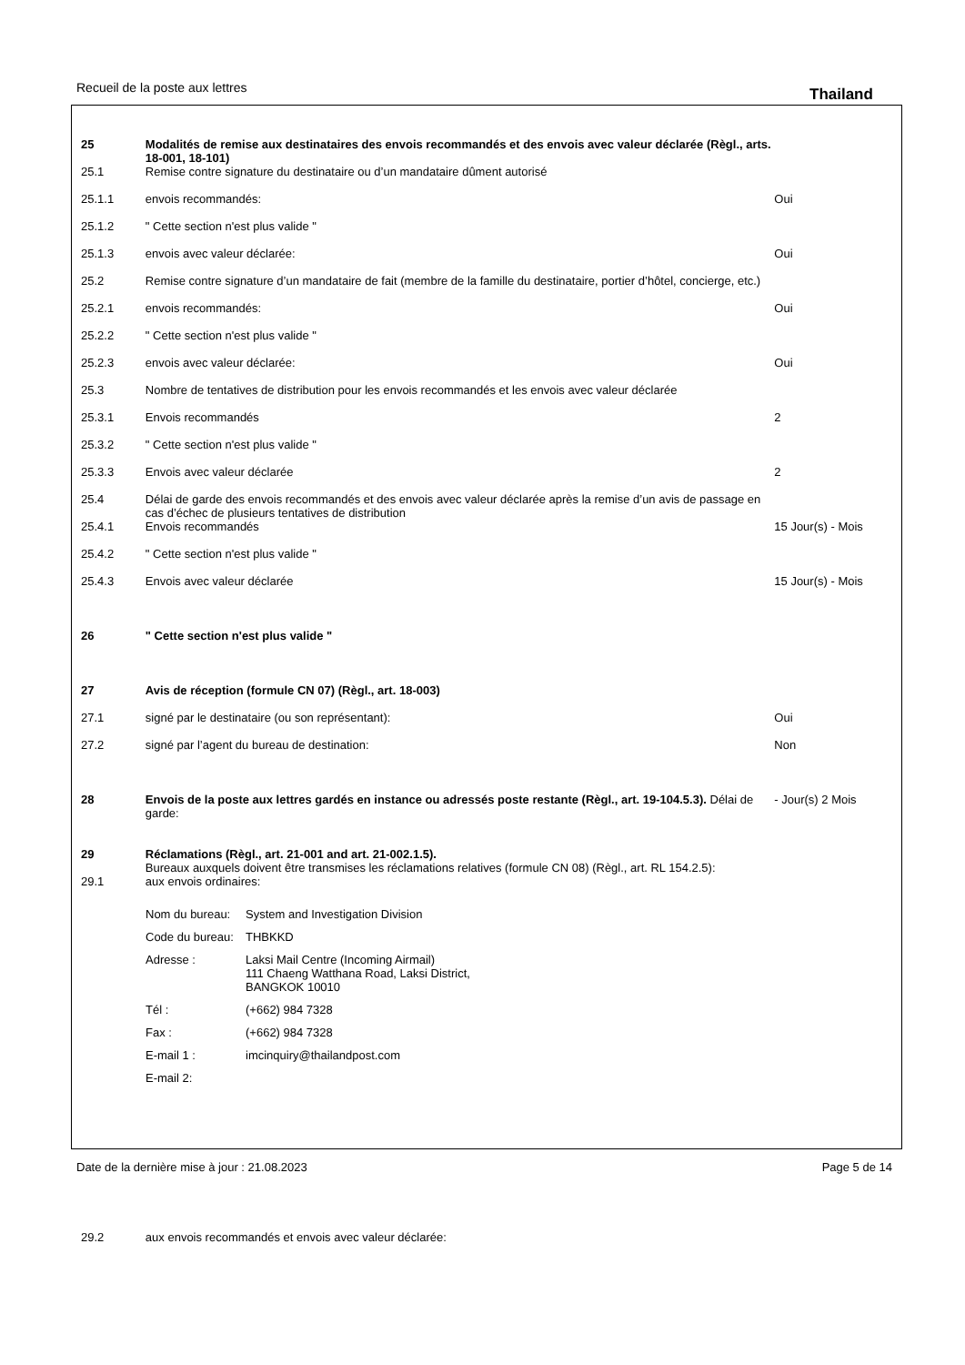Recueil de la poste aux lettres
Thailand
25 Modalités de remise aux destinataires des envois recommandés et des envois avec valeur déclarée (Règl., arts. 18-001, 18-101)
25.1 Remise contre signature du destinataire ou d’un mandataire dûment autorisé
25.1.1 envois recommandés: Oui
25.1.2 " Cette section n'est plus valide "
25.1.3 envois avec valeur déclarée: Oui
25.2 Remise contre signature d’un mandataire de fait (membre de la famille du destinataire, portier d’hôtel, concierge, etc.)
25.2.1 envois recommandés: Oui
25.2.2 " Cette section n'est plus valide "
25.2.3 envois avec valeur déclarée: Oui
25.3 Nombre de tentatives de distribution pour les envois recommandés et les envois avec valeur déclarée
25.3.1 Envois recommandés 2
25.3.2 " Cette section n'est plus valide "
25.3.3 Envois avec valeur déclarée 2
25.4 Délai de garde des envois recommandés et des envois avec valeur déclarée après la remise d’un avis de passage en cas d’échec de plusieurs tentatives de distribution
25.4.1 Envois recommandés 15 Jour(s) - Mois
25.4.2 " Cette section n'est plus valide "
25.4.3 Envois avec valeur déclarée 15 Jour(s) - Mois
26 " Cette section n'est plus valide "
27 Avis de réception (formule CN 07) (Règl., art. 18-003)
27.1 signé par le destinataire (ou son représentant): Oui
27.2 signé par l’agent du bureau de destination: Non
28 Envois de la poste aux lettres gardés en instance ou adressés poste restante (Règl., art. 19-104.5.3). Délai de garde:
- Jour(s) 2 Mois
29 Réclamations (Règl., art. 21-001 and art. 21-002.1.5).
Bureaux auxquels doivent être transmises les réclamations relatives (formule CN 08) (Règl., art. RL 154.2.5):
29.1 aux envois ordinaires:
Nom du bureau:
System and Investigation Division
Code du bureau:
THBKKD
Adresse :
Laksi Mail Centre (Incoming Airmail)
111 Chaeng Watthana Road, Laksi District,
BANGKOK 10010
Tél :
(+662) 984 7328
Fax :
(+662) 984 7328
E-mail 1 :
imcinquiry@thailandpost.com
E-mail 2:
29.2 aux envois recommandés et envois avec valeur déclarée:
Date de la dernière mise à jour : 21.08.2023 Page 5 de 14